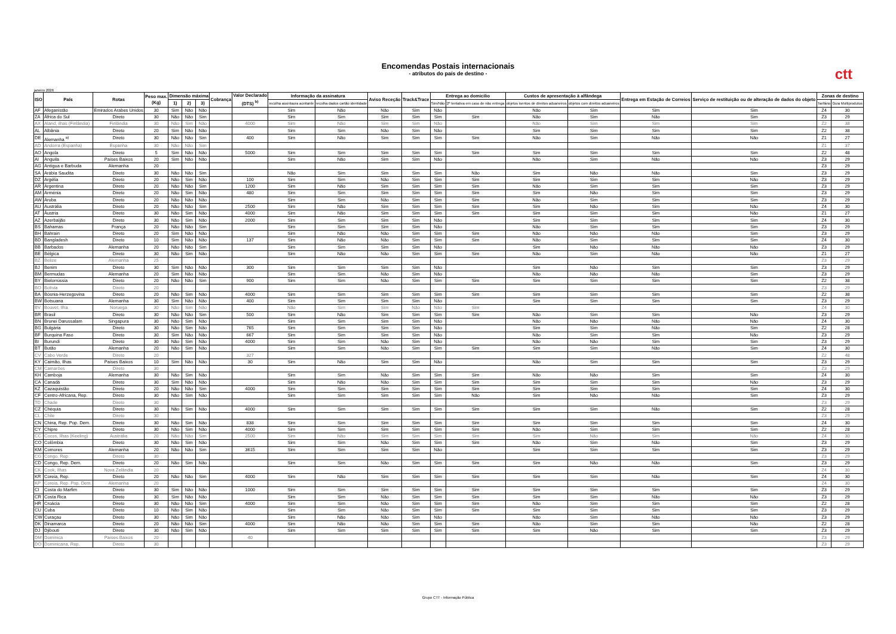Encomendas Postais internacionais
- atributos do país de destino -
ctt
janeiro 2026
| ISO | País | Rotas | Peso max. (Kg) | Dimensão máxima | | | Cobrança | Valor Declarado (DTS) <sup>b)</sup> | Informação da assinatura | | Aviso Receção | Track&Trace | Entrega ao domicilio | | Custos de apresentação à alfândega | | Entrega em Estação de Correios | Serviço de restituição ou de alteração de dados do objeto | Zonas de destino | |
| --- | --- | --- | --- | --- | --- | --- | --- | --- | --- | --- | --- | --- | --- | --- | --- | --- | --- | --- | --- | --- |
| | | | | 1) | 2) | 3) | | | recolha assintaura aceitante | recolha dados cartão identidade | | | Sim/Não | 2ª tentativa em caso de não entrega | objetos isentos de direitos aduaneiros | objetos com direitos aduaneiros | | | Tarifário | Guia Multiprodutos |
| AF | Afeganistão | Emirados Arabes Unidos | 30 | Sim | Não | Não | | | Sim | Não | Não | Sim | Não | | Não | Sim | Sim | Sim | Z4 | 30 |
| ZA | África do Sul | Direto | 30 | Não | Não | Sim | | | Sim | Sim | Sim | Sim | Sim | Sim | Não | Sim | Não | Sim | Z3 | 29 |
| AX | Aland, ilhas (Finlândia) | Finlândia | 30 | Não | Sim | Não | | 4000 | Sim | Não | Sim | Sim | Não | | Não | Sim | Sim | Sim | Z2 | 38 |
| AL | Albânia | Direto | 20 | Sim | Não | Não | | | Sim | Sim | Não | Sim | Não | | Sim | Sim | Sim | Sim | Z2 | 38 |
| DE | Alemanha <sup>a)</sup> | Direto | 30 | Não | Não | Sim | | 400 | Sim | Não | Sim | Sim | Sim | Sim | Não | Sim | Não | Não | Z1 | 27 |
| AD | Andorra (Espanha) | Espanha | 30 | Não | Não | Sim | | | | | | | | | | | | | Z1 | 37 |
| AO | Angola | Direto | 5 | Sim | Não | Não | | 5000 | Sim | Sim | Sim | Sim | Sim | Sim | Sim | Sim | Sim | Sim | Z2 | 48 |
| AI | Anguila | Países Baixos | 20 | Sim | Não | Não | | | Sim | Não | Sim | Sim | Não | | Não | Sim | Não | Não | Z3 | 29 |
| AG | Antígua e Barbuda | Alemanha | 20 | | | | | | | | | | | | | | | | Z3 | 29 |
| SA | Arábia Saudita | Direto | 30 | Não | Não | Sim | | | Não | Sim | Sim | Sim | Sim | Não | Sim | Não | Não | Sim | Z3 | 29 |
| DZ | Argélia | Direto | 20 | Não | Sim | Não | | 100 | Sim | Sim | Não | Sim | Sim | Sim | Sim | Sim | Sim | Não | Z3 | 29 |
| AR | Argentina | Direto | 20 | Não | Não | Sim | | 1200 | Sim | Não | Sim | Sim | Sim | Sim | Não | Sim | Sim | Sim | Z3 | 29 |
| AM | Arménia | Direto | 20 | Não | Sim | Não | | 480 | Sim | Sim | Sim | Sim | Sim | Sim | Sim | Não | Sim | Sim | Z3 | 29 |
| AW | Aruba | Direto | 20 | Não | Não | Não | | | Sim | Sim | Não | Sim | Sim | Sim | Não | Sim | Sim | Sim | Z3 | 29 |
| AU | Austrália | Direto | 20 | Não | Não | Sim | | 2500 | Sim | Não | Sim | Sim | Sim | Sim | Sim | Não | Sim | Não | Z4 | 30 |
| AT | Áustria | Direto | 30 | Não | Sim | Não | | 4000 | Sim | Não | Sim | Sim | Sim | Sim | Sim | Sim | Sim | Não | Z1 | 27 |
| AZ | Azerbaijão | Direto | 30 | Não | Sim | Não | | 2000 | Sim | Sim | Sim | Sim | Não | | Sim | Sim | Sim | Sim | Z4 | 30 |
| BS | Bahamas | França | 20 | Não | Não | Sim | | | Sim | Sim | Sim | Sim | Não | | Não | Sim | Sim | Sim | Z3 | 29 |
| BH | Bahrain | Direto | 20 | Sim | Não | Não | | | Sim | Não | Não | Sim | Sim | Sim | Não | Não | Não | Sim | Z3 | 29 |
| BD | Bangladesh | Direto | 10 | Sim | Não | Não | | 137 | Sim | Não | Não | Sim | Sim | Sim | Não | Sim | Sim | Sim | Z4 | 30 |
| BB | Barbados | Alemanha | 20 | Não | Não | Sim | | | Sim | Sim | Sim | Sim | Não | | Sim | Não | Não | Não | Z3 | 29 |
| BE | Bélgica | Direto | 30 | Não | Sim | Não | | | Sim | Não | Não | Sim | Sim | Sim | Não | Sim | Não | Não | Z1 | 27 |
| BZ | Belize | Alemanha | 25 | | | | | | | | | | | | | | | | Z3 | 29 |
| BJ | Benim | Direto | 30 | Sim | Não | Não | | 300 | Sim | Sim | Sim | Sim | Não | | Sim | Não | Sim | Sim | Z3 | 29 |
| BM | Bermudas | Alemanha | 20 | Sim | Não | Não | | | Sim | Sim | Não | Sim | Não | | Não | Não | Não | Sim | Z3 | 29 |
| BY | Bielorrússia | Direto | 20 | Não | Não | Sim | | 900 | Sim | Sim | Não | Sim | Sim | Sim | Sim | Sim | Sim | Sim | Z2 | 38 |
| BO | Bolívia | Direto | 20 | | | | | | | | | | | | | | | | Z3 | 29 |
| BA | Bósnia-Herzegovina | Direto | 20 | Não | Sim | Não | | 4000 | Sim | Sim | Sim | Sim | Sim | Sim | Sim | Sim | Sim | Sim | Z2 | 38 |
| BW | Botsuana | Alemanha | 30 | Sim | Não | Não | | 400 | Sim | Sim | Sim | Sim | Não | | Sim | Sim | Sim | Sim | Z3 | 29 |
| BV | Bouvet, Ilha | Noruega | 30 | Não | Sim | Não | | | Não | Sim | Sim | Não | Não | Sim | | | | | Z4 | 30 |
| BR | Brasil | Direto | 30 | Não | Não | Sim | | 500 | Sim | Não | Sim | Sim | Sim | Sim | Não | Sim | Sim | Não | Z3 | 29 |
| BN | Brunei Darussalam | Singapura | 30 | Não | Sim | Não | | | Sim | Sim | Sim | Sim | Não | | Não | Não | Não | Não | Z4 | 30 |
| BG | Bulgária | Direto | 30 | Não | Sim | Não | | 765 | Sim | Sim | Sim | Sim | Não | | Sim | Sim | Não | Sim | Z2 | 28 |
| BF | Burquina Faso | Direto | 30 | Sim | Não | Não | | 667 | Sim | Sim | Sim | Sim | Não | | Não | Sim | Sim | Não | Z3 | 29 |
| BI | Burundi | Direto | 30 | Não | Sim | Não | | 4000 | Sim | Sim | Não | Sim | Não | | Não | Não | Sim | Sim | Z3 | 29 |
| BT | Butão | Alemanha | 20 | Não | Sim | Não | | | Sim | Sim | Não | Sim | Sim | Sim | Sim | Sim | Não | Sim | Z4 | 30 |
| CV | Cabo Verde | Direto | 20 | | | | | 327 | | | | | | | | | | | Z2 | 48 |
| KY | Caimão, Ilhas | Países Baixos | 10 | Sim | Não | Não | | 30 | Sim | Não | Sim | Sim | Não | | Não | Sim | Sim | Sim | Z3 | 29 |
| CM | Camarões | Direto | 30 | | | | | | | | | | | | | | | | Z3 | 29 |
| KH | Camboja | Alemanha | 30 | Não | Sim | Não | | | Sim | Sim | Não | Sim | Sim | Sim | Não | Não | Sim | Sim | Z4 | 30 |
| CA | Canadá | Direto | 30 | Sim | Não | Não | | | Sim | Não | Não | Sim | Sim | Sim | Sim | Sim | Sim | Não | Z3 | 29 |
| KZ | Cazaquistão | Direto | 20 | Não | Não | Sim | | 4000 | Sim | Sim | Sim | Sim | Sim | Sim | Sim | Sim | Sim | Sim | Z4 | 30 |
| CF | Centro-Africana, Rep. | Direto | 30 | Não | Sim | Não | | | Sim | Sim | Sim | Sim | Sim | Não | Sim | Não | Não | Sim | Z3 | 29 |
| TD | Chade | Direto | 30 | | | | | | | | | | | | | | | | Z3 | 29 |
| CZ | Chéquia | Direto | 30 | Não | Sim | Não | | 4000 | Sim | Sim | Sim | Sim | Sim | Sim | Sim | Sim | Não | Sim | Z2 | 28 |
| CL | Chile | Direto | 30 | | | | | | | | | | | | | | | | Z3 | 29 |
| CN | China, Rep. Pop. Dem. | Direto | 30 | Não | Sim | Não | | 838 | Sim | Sim | Sim | Sim | Sim | Sim | Sim | Sim | Sim | Sim | Z4 | 30 |
| CY | Chipre | Direto | 30 | Não | Sim | Não | | 4000 | Sim | Sim | Sim | Sim | Sim | Sim | Não | Sim | Sim | Sim | Z2 | 28 |
| CC | Cocos, Ilhas (Keeling) | Austrália | 20 | Não | Não | Sim | | 2500 | Sim | Não | Sim | Sim | Sim | Sim | Sim | Não | Sim | Não | Z4 | 30 |
| CO | Colômbia | Direto | 30 | Não | Sim | Não | | | Sim | Sim | Não | Sim | Sim | Sim | Não | Sim | Não | Sim | Z3 | 29 |
| KM | Comores | Alemanha | 20 | Não | Não | Sim | | 3615 | Sim | Sim | Sim | Sim | Não | | Sim | Sim | Sim | Sim | Z3 | 29 |
| CG | Congo, Rep. | Direto | 30 | | | | | | | | | | | | | | | | Z3 | 29 |
| CD | Congo, Rep. Dem. | Direto | 20 | Não | Sim | Não | | | Sim | Sim | Não | Sim | Sim | Sim | Sim | Não | Não | Sim | Z3 | 29 |
| CK | Cook, Ilhas | Nova Zelândia | 20 | | | | | | | | | | | | | | | | Z4 | 30 |
| KR | Coreia, Rep. | Direto | 20 | Não | Não | Sim | | 4000 | Sim | Não | Sim | Sim | Sim | Sim | Sim | Sim | Não | Sim | Z4 | 30 |
| KP | Coreia, Rep. Pop. Dem. | Alemanha | 20 | | | | | | | | | | | | | | | | Z4 | 30 |
| CI | Costa do Marfim | Direto | 30 | Sim | Não | Não | | 1000 | Sim | Sim | Sim | Sim | Sim | Sim | Sim | Sim | Sim | Sim | Z3 | 29 |
| CR | Costa Rica | Direto | 30 | Sim | Não | Não | | | Sim | Sim | Não | Sim | Sim | Sim | Sim | Sim | Não | Não | Z3 | 29 |
| HR | Croácia | Direto | 30 | Não | Não | Sim | | 4000 | Sim | Sim | Não | Sim | Sim | Sim | Não | Sim | Sim | Sim | Z2 | 28 |
| CU | Cuba | Direto | 10 | Não | Sim | Não | | | Sim | Sim | Não | Sim | Sim | Sim | Sim | Sim | Sim | Sim | Z3 | 29 |
| CW | Curaçau | Direto | 30 | Não | Sim | Não | | | Sim | Não | Não | Sim | Não | | Não | Sim | Não | Não | Z3 | 29 |
| DK | Dinamarca | Direto | 20 | Não | Não | Sim | | 4000 | Sim | Não | Não | Sim | Sim | Sim | Não | Sim | Sim | Não | Z2 | 28 |
| DJ | Djibouti | Direto | 30 | Não | Sim | Não | | | Sim | Sim | Sim | Sim | Sim | Sim | Sim | Não | Sim | Sim | Z3 | 29 |
| DM | Dominica | Países Baixos | 20 | | | | | 40 | | | | | | | | | | | Z3 | 29 |
| DO | Dominicana, Rep. | Direto | 30 | | | | | | | | | | | | | | | | Z3 | 29 |
Grupo CTT - Informação Pública